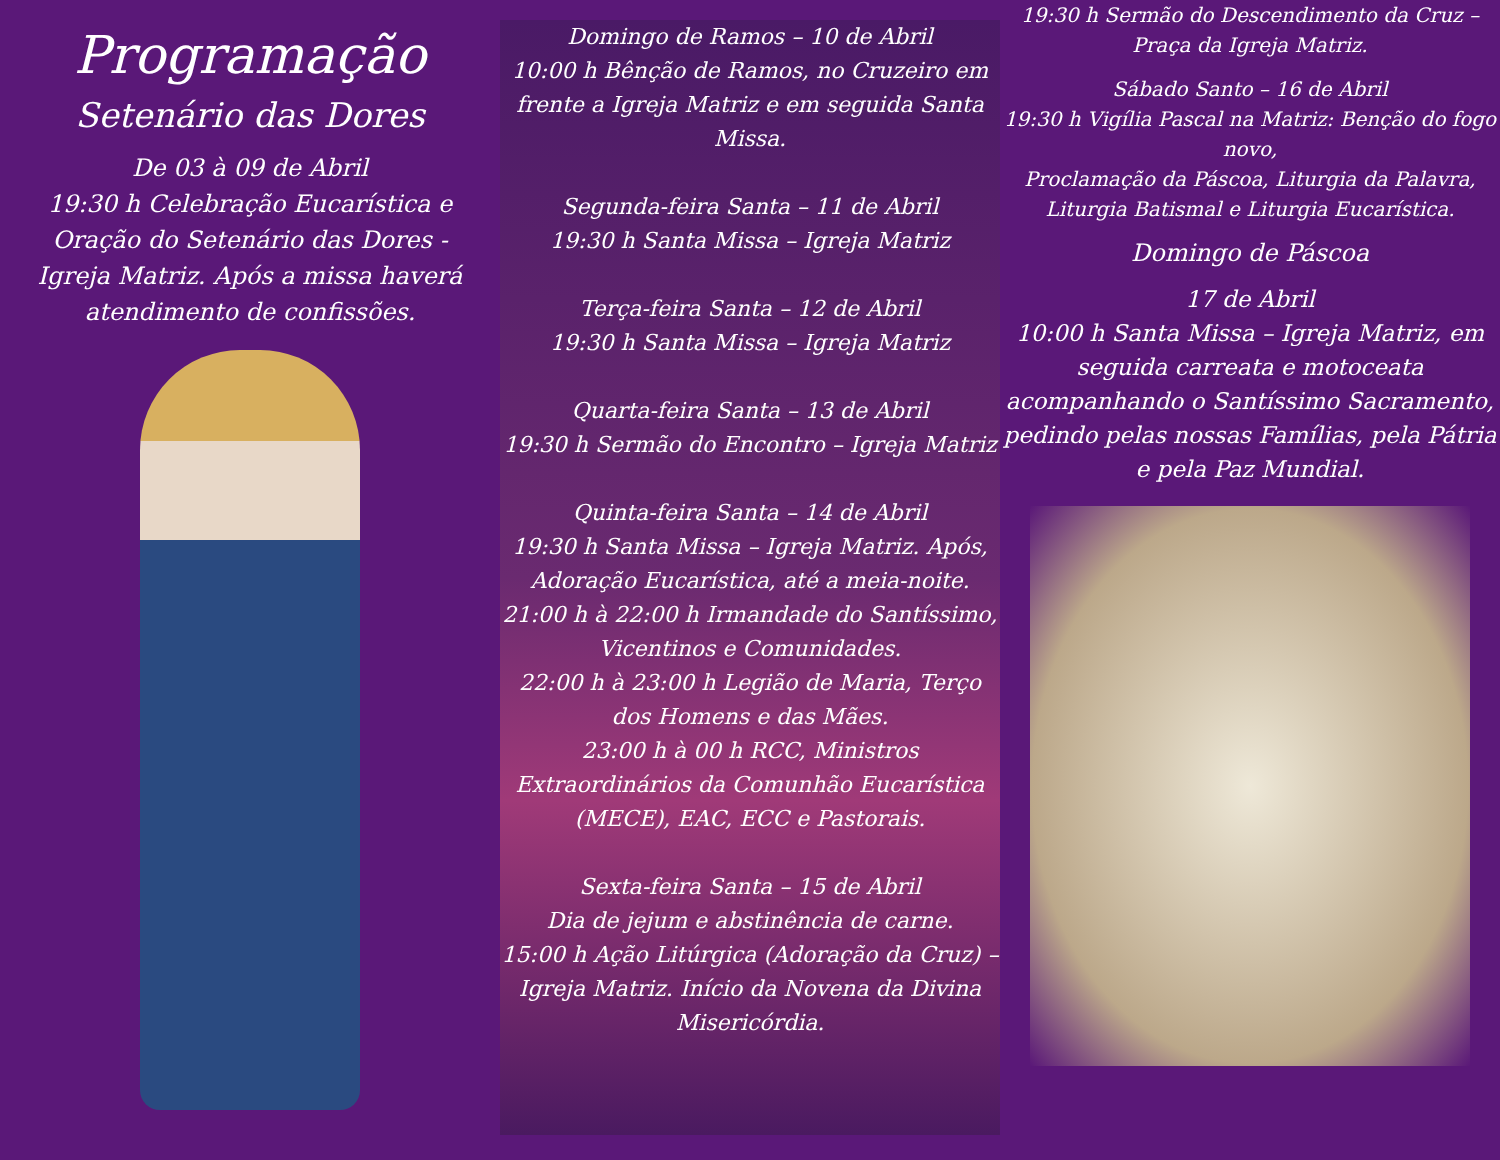Programação
Setenário das Dores
De 03 à 09 de Abril
19:30 h Celebração Eucarística e Oração do Setenário das Dores - Igreja Matriz. Após a missa haverá atendimento de confissões.
Domingo de Ramos – 10 de Abril
10:00 h Bênção de Ramos, no Cruzeiro em frente a Igreja Matriz e em seguida Santa Missa.
Segunda-feira Santa – 11 de Abril
19:30 h Santa Missa – Igreja Matriz
Terça-feira Santa – 12 de Abril
19:30 h Santa Missa – Igreja Matriz
Quarta-feira Santa – 13 de Abril
19:30 h Sermão do Encontro – Igreja Matriz
Quinta-feira Santa – 14 de Abril
19:30 h Santa Missa – Igreja Matriz. Após, Adoração Eucarística, até a meia-noite.
21:00 h à 22:00 h Irmandade do Santíssimo, Vicentinos e Comunidades.
22:00 h à 23:00 h Legião de Maria, Terço dos Homens e das Mães.
23:00 h à 00 h RCC, Ministros Extraordinários da Comunhão Eucarística (MECE), EAC, ECC e Pastorais.
Sexta-feira Santa – 15 de Abril
Dia de jejum e abstinência de carne.
15:00 h Ação Litúrgica (Adoração da Cruz) – Igreja Matriz. Início da Novena da Divina Misericórdia.
19:30 h Sermão do Descendimento da Cruz – Praça da Igreja Matriz.
Sábado Santo – 16 de Abril
19:30 h Vigília Pascal na Matriz: Benção do fogo novo,
Proclamação da Páscoa, Liturgia da Palavra, Liturgia Batismal e Liturgia Eucarística.
Domingo de Páscoa
17 de Abril
10:00 h Santa Missa – Igreja Matriz, em seguida carreata e motoceata acompanhando o Santíssimo Sacramento, pedindo pelas nossas Famílias, pela Pátria e pela Paz Mundial.